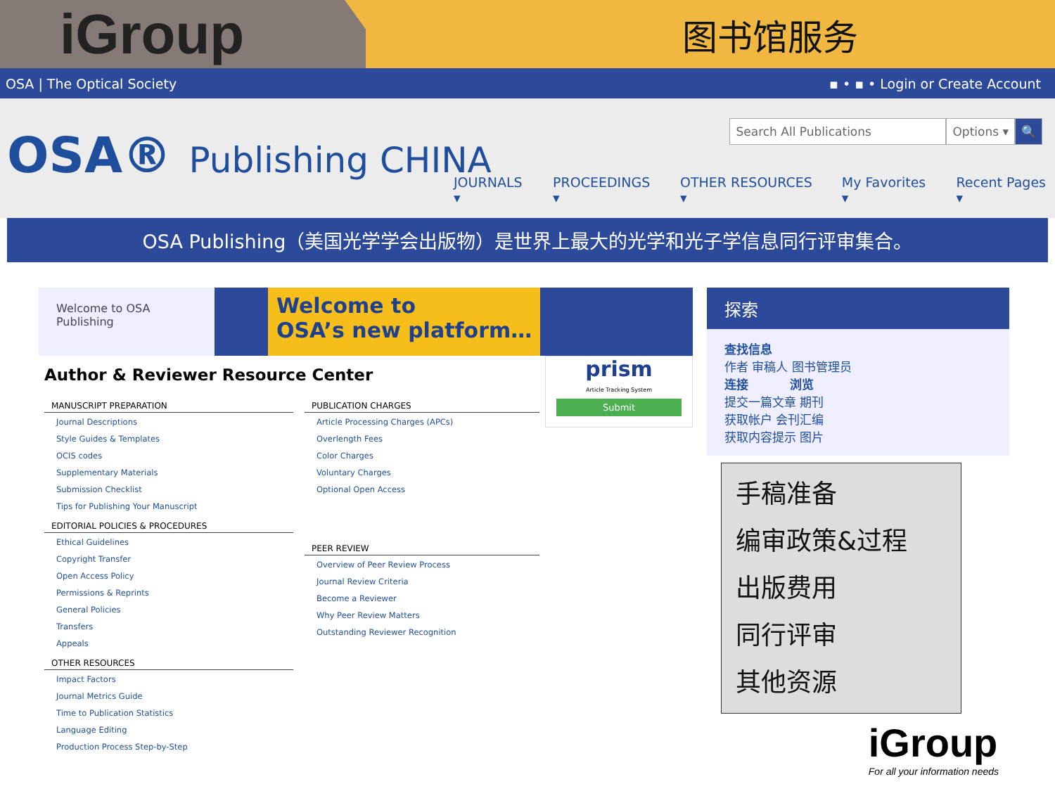iGroup
图书馆服务
OSA | The Optical Society ▪ • ▪ • Login or Create Account
OSA® Publishing CHINA
Search All Publications Options ▾ 🔍
JOURNALS ▾ PROCEEDINGS ▾ OTHER RESOURCES ▾ My Favorites ▾ Recent Pages ▾
OSA Publishing（美国光学学会出版物）是世界上最大的光学和光子学信息同行评审集合。
Welcome to OSA Publishing
Welcome to
OSA’s new platform…
Author & Reviewer Resource Center
MANUSCRIPT PREPARATION
Journal Descriptions
Style Guides & Templates
OCIS codes
Supplementary Materials
Submission Checklist
Tips for Publishing Your Manuscript
EDITORIAL POLICIES & PROCEDURES
Ethical Guidelines
Copyright Transfer
Open Access Policy
Permissions & Reprints
General Policies
Transfers
Appeals
OTHER RESOURCES
Impact Factors
Journal Metrics Guide
Time to Publication Statistics
Language Editing
Production Process Step-by-Step
PUBLICATION CHARGES
Article Processing Charges (APCs)
Overlength Fees
Color Charges
Voluntary Charges
Optional Open Access
PEER REVIEW
Overview of Peer Review Process
Journal Review Criteria
Become a Reviewer
Why Peer Review Matters
Outstanding Reviewer Recognition
prism
Article Tracking System
Submit
探索
查找信息
作者 审稿人 图书管理员
连接 浏览
提交一篇文章 期刊
获取帐户 会刊汇编
获取内容提示 图片
手稿准备
编审政策&过程
出版费用
同行评审
其他资源
iGroup
For all your information needs